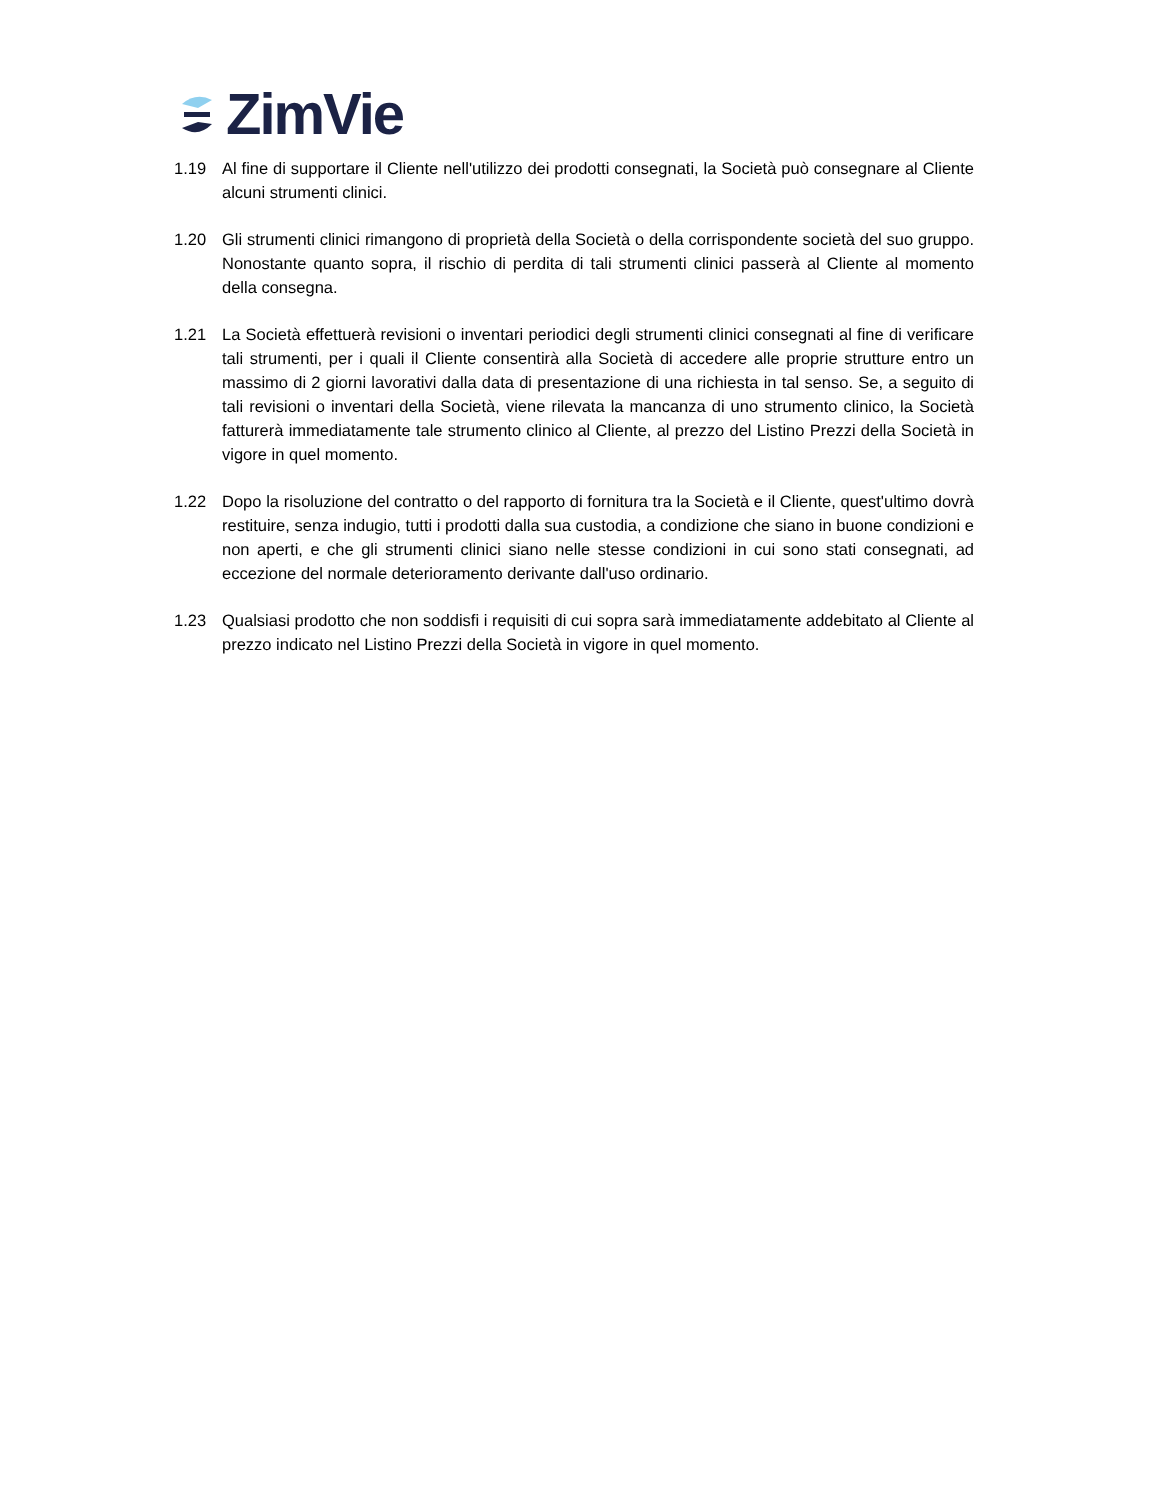ZimVie
1.19 Al fine di supportare il Cliente nell'utilizzo dei prodotti consegnati, la Società può consegnare al Cliente alcuni strumenti clinici.
1.20 Gli strumenti clinici rimangono di proprietà della Società o della corrispondente società del suo gruppo. Nonostante quanto sopra, il rischio di perdita di tali strumenti clinici passerà al Cliente al momento della consegna.
1.21 La Società effettuerà revisioni o inventari periodici degli strumenti clinici consegnati al fine di verificare tali strumenti, per i quali il Cliente consentirà alla Società di accedere alle proprie strutture entro un massimo di 2 giorni lavorativi dalla data di presentazione di una richiesta in tal senso. Se, a seguito di tali revisioni o inventari della Società, viene rilevata la mancanza di uno strumento clinico, la Società fatturerà immediatamente tale strumento clinico al Cliente, al prezzo del Listino Prezzi della Società in vigore in quel momento.
1.22 Dopo la risoluzione del contratto o del rapporto di fornitura tra la Società e il Cliente, quest'ultimo dovrà restituire, senza indugio, tutti i prodotti dalla sua custodia, a condizione che siano in buone condizioni e non aperti, e che gli strumenti clinici siano nelle stesse condizioni in cui sono stati consegnati, ad eccezione del normale deterioramento derivante dall'uso ordinario.
1.23 Qualsiasi prodotto che non soddisfi i requisiti di cui sopra sarà immediatamente addebitato al Cliente al prezzo indicato nel Listino Prezzi della Società in vigore in quel momento.